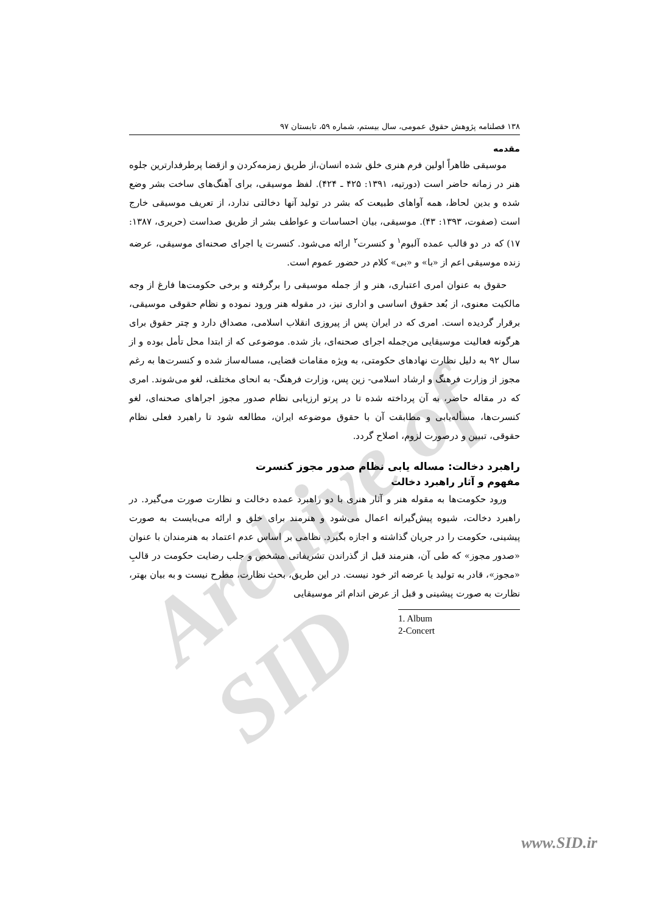Archive of SID
۱۳۸ فصلنامه پژوهش حقوق عمومی، سال بیستم، شماره ۵۹، تابستان ۹۷
مقدمه
موسیقی ظاهراً اولین فرم هنری خلق شده انسان،از طریق زمزمه‌کردن و ازقضا پرطرفدارترین جلوه هنر در زمانه حاضر است (دورتیه، ۱۳۹۱: ۴۲۵ ـ ۴۲۴). لفظ موسیقی، برای آهنگ‌های ساخت بشر وضع شده و بدین لحاظ، همه آواهای طبیعت که بشر در تولید آنها دخالتی ندارد، از تعریف موسیقی خارج است (صفوت، ۱۳۹۳: ۴۳). موسیقی، بیان احساسات و عواطف بشر از طریق صداست (حریری، ۱۳۸۷: ۱۷) که در دو قالب عمده آلبوم<sup>۱</sup> و کنسرت<sup>۲</sup> ارائه می‌شود. کنسرت یا اجرای صحنه‌ای موسیقی، عرضه زنده موسیقی اعم از «با» و «بی» کلام در حضور عموم است.
حقوق به عنوان امری اعتباری، هنر و از جمله موسیقی را برگرفته و برخی حکومت‌ها فارغ از وجه مالکیت معنوی، از بُعد حقوق اساسی و اداری نیز، در مقوله هنر ورود نموده و نظام حقوقی موسیقی، برقرار گردیده است. امری که در ایران پس از پیروزی انقلاب اسلامی، مصداق دارد و چتر حقوق برای هرگونه فعالیت موسیقایی من‌جمله اجرای صحنه‌ای، باز شده. موضوعی که از ابتدا محل تأمل بوده و از سال ۹۲ به دلیل نظارت نهادهای حکومتی، به ویژه مقامات قضایی، مساله‌ساز شده و کنسرت‌ها به رغم مجوز از وزارت فرهنگ و ارشاد اسلامی- زین پس، وزارت فرهنگ- به انحای مختلف، لغو می‌شوند. امری که در مقاله حاضر، به آن پرداخته شده تا در پرتو ارزیابی نظام صدور مجوز اجراهای صحنه‌ای، لغو کنسرت‌ها، مسأله‌یابی و مطابقت آن با حقوق موضوعه ایران، مطالعه شود تا راهبرد فعلی نظام حقوقی، تبیین و درصورت لزوم، اصلاح گردد.
راهبرد دخالت: مساله یابی نظام صدور مجوز کنسرت
مفهوم و آثار راهبرد دخالت
ورود حکومت‌ها به مقوله هنر و آثار هنری با دو راهبرد عمده دخالت و نظارت صورت می‌گیرد. در راهبرد دخالت، شیوه پیش‌گیرانه اعمال می‌شود و هنرمند برای خلق و ارائه می‌بایست به صورت پیشینی، حکومت را در جریان گذاشته و اجازه بگیرد. نظامی بر اساس عدم اعتماد به هنرمندان با عنوان «صدور مجوز» که طی آن، هنرمند قبل از گذراندن تشریفاتی مشخص و جلب رضایت حکومت در قالبِ «مجوز»، قادر به تولید یا عرضه اثر خود نیست. در این طریق، بحث نظارت، مطرح نیست و به بیان بهتر، نظارت به صورت پیشینی و قبل از عرض اندام اثر موسیقایی
1. Album
2-Concert
www.SID.ir